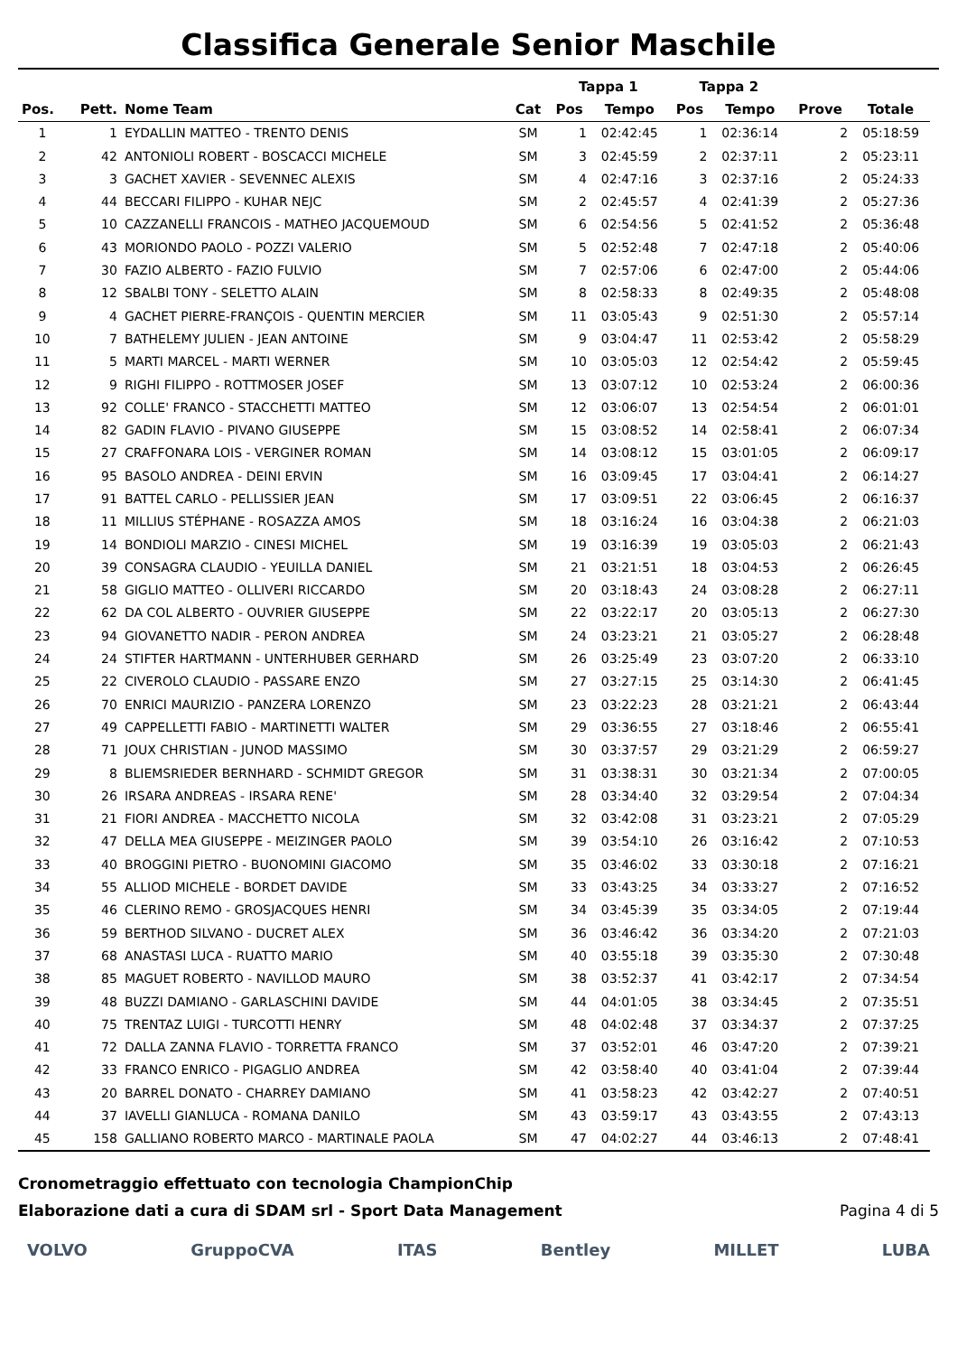Classifica Generale Senior Maschile
| | | | | Tappa 1 | | Tappa 2 | | | |
| --- | --- | --- | --- | --- | --- | --- | --- | --- | --- |
| Pos. | Pett. | Nome Team | Cat | Pos | Tempo | Pos | Tempo | Prove | Totale |
| 1 | 1 | EYDALLIN MATTEO - TRENTO DENIS | SM | 1 | 02:42:45 | 1 | 02:36:14 | 2 | 05:18:59 |
| 2 | 42 | ANTONIOLI ROBERT - BOSCACCI MICHELE | SM | 3 | 02:45:59 | 2 | 02:37:11 | 2 | 05:23:11 |
| 3 | 3 | GACHET XAVIER - SEVENNEC ALEXIS | SM | 4 | 02:47:16 | 3 | 02:37:16 | 2 | 05:24:33 |
| 4 | 44 | BECCARI FILIPPO - KUHAR NEJC | SM | 2 | 02:45:57 | 4 | 02:41:39 | 2 | 05:27:36 |
| 5 | 10 | CAZZANELLI FRANCOIS - MATHEO JACQUEMOUD | SM | 6 | 02:54:56 | 5 | 02:41:52 | 2 | 05:36:48 |
| 6 | 43 | MORIONDO PAOLO - POZZI VALERIO | SM | 5 | 02:52:48 | 7 | 02:47:18 | 2 | 05:40:06 |
| 7 | 30 | FAZIO ALBERTO - FAZIO FULVIO | SM | 7 | 02:57:06 | 6 | 02:47:00 | 2 | 05:44:06 |
| 8 | 12 | SBALBI TONY - SELETTO ALAIN | SM | 8 | 02:58:33 | 8 | 02:49:35 | 2 | 05:48:08 |
| 9 | 4 | GACHET PIERRE-FRANÇOIS - QUENTIN MERCIER | SM | 11 | 03:05:43 | 9 | 02:51:30 | 2 | 05:57:14 |
| 10 | 7 | BATHELEMY JULIEN - JEAN ANTOINE | SM | 9 | 03:04:47 | 11 | 02:53:42 | 2 | 05:58:29 |
| 11 | 5 | MARTI MARCEL - MARTI WERNER | SM | 10 | 03:05:03 | 12 | 02:54:42 | 2 | 05:59:45 |
| 12 | 9 | RIGHI FILIPPO - ROTTMOSER JOSEF | SM | 13 | 03:07:12 | 10 | 02:53:24 | 2 | 06:00:36 |
| 13 | 92 | COLLE' FRANCO - STACCHETTI MATTEO | SM | 12 | 03:06:07 | 13 | 02:54:54 | 2 | 06:01:01 |
| 14 | 82 | GADIN FLAVIO - PIVANO GIUSEPPE | SM | 15 | 03:08:52 | 14 | 02:58:41 | 2 | 06:07:34 |
| 15 | 27 | CRAFFONARA LOIS - VERGINER ROMAN | SM | 14 | 03:08:12 | 15 | 03:01:05 | 2 | 06:09:17 |
| 16 | 95 | BASOLO ANDREA - DEINI ERVIN | SM | 16 | 03:09:45 | 17 | 03:04:41 | 2 | 06:14:27 |
| 17 | 91 | BATTEL CARLO - PELLISSIER JEAN | SM | 17 | 03:09:51 | 22 | 03:06:45 | 2 | 06:16:37 |
| 18 | 11 | MILLIUS STÉPHANE - ROSAZZA AMOS | SM | 18 | 03:16:24 | 16 | 03:04:38 | 2 | 06:21:03 |
| 19 | 14 | BONDIOLI MARZIO - CINESI MICHEL | SM | 19 | 03:16:39 | 19 | 03:05:03 | 2 | 06:21:43 |
| 20 | 39 | CONSAGRA CLAUDIO - YEUILLA DANIEL | SM | 21 | 03:21:51 | 18 | 03:04:53 | 2 | 06:26:45 |
| 21 | 58 | GIGLIO MATTEO - OLLIVERI RICCARDO | SM | 20 | 03:18:43 | 24 | 03:08:28 | 2 | 06:27:11 |
| 22 | 62 | DA COL ALBERTO - OUVRIER GIUSEPPE | SM | 22 | 03:22:17 | 20 | 03:05:13 | 2 | 06:27:30 |
| 23 | 94 | GIOVANETTO NADIR - PERON ANDREA | SM | 24 | 03:23:21 | 21 | 03:05:27 | 2 | 06:28:48 |
| 24 | 24 | STIFTER HARTMANN - UNTERHUBER GERHARD | SM | 26 | 03:25:49 | 23 | 03:07:20 | 2 | 06:33:10 |
| 25 | 22 | CIVEROLO CLAUDIO - PASSARE ENZO | SM | 27 | 03:27:15 | 25 | 03:14:30 | 2 | 06:41:45 |
| 26 | 70 | ENRICI MAURIZIO - PANZERA LORENZO | SM | 23 | 03:22:23 | 28 | 03:21:21 | 2 | 06:43:44 |
| 27 | 49 | CAPPELLETTI FABIO - MARTINETTI WALTER | SM | 29 | 03:36:55 | 27 | 03:18:46 | 2 | 06:55:41 |
| 28 | 71 | JOUX CHRISTIAN - JUNOD MASSIMO | SM | 30 | 03:37:57 | 29 | 03:21:29 | 2 | 06:59:27 |
| 29 | 8 | BLIEMSRIEDER BERNHARD - SCHMIDT GREGOR | SM | 31 | 03:38:31 | 30 | 03:21:34 | 2 | 07:00:05 |
| 30 | 26 | IRSARA ANDREAS - IRSARA RENE' | SM | 28 | 03:34:40 | 32 | 03:29:54 | 2 | 07:04:34 |
| 31 | 21 | FIORI ANDREA - MACCHETTO NICOLA | SM | 32 | 03:42:08 | 31 | 03:23:21 | 2 | 07:05:29 |
| 32 | 47 | DELLA MEA GIUSEPPE - MEIZINGER PAOLO | SM | 39 | 03:54:10 | 26 | 03:16:42 | 2 | 07:10:53 |
| 33 | 40 | BROGGINI PIETRO - BUONOMINI GIACOMO | SM | 35 | 03:46:02 | 33 | 03:30:18 | 2 | 07:16:21 |
| 34 | 55 | ALLIOD MICHELE - BORDET DAVIDE | SM | 33 | 03:43:25 | 34 | 03:33:27 | 2 | 07:16:52 |
| 35 | 46 | CLERINO REMO - GROSJACQUES HENRI | SM | 34 | 03:45:39 | 35 | 03:34:05 | 2 | 07:19:44 |
| 36 | 59 | BERTHOD SILVANO - DUCRET ALEX | SM | 36 | 03:46:42 | 36 | 03:34:20 | 2 | 07:21:03 |
| 37 | 68 | ANASTASI LUCA - RUATTO MARIO | SM | 40 | 03:55:18 | 39 | 03:35:30 | 2 | 07:30:48 |
| 38 | 85 | MAGUET ROBERTO - NAVILLOD MAURO | SM | 38 | 03:52:37 | 41 | 03:42:17 | 2 | 07:34:54 |
| 39 | 48 | BUZZI DAMIANO - GARLASCHINI DAVIDE | SM | 44 | 04:01:05 | 38 | 03:34:45 | 2 | 07:35:51 |
| 40 | 75 | TRENTAZ LUIGI - TURCOTTI HENRY | SM | 48 | 04:02:48 | 37 | 03:34:37 | 2 | 07:37:25 |
| 41 | 72 | DALLA ZANNA FLAVIO - TORRETTA FRANCO | SM | 37 | 03:52:01 | 46 | 03:47:20 | 2 | 07:39:21 |
| 42 | 33 | FRANCO ENRICO - PIGAGLIO ANDREA | SM | 42 | 03:58:40 | 40 | 03:41:04 | 2 | 07:39:44 |
| 43 | 20 | BARREL DONATO - CHARREY DAMIANO | SM | 41 | 03:58:23 | 42 | 03:42:27 | 2 | 07:40:51 |
| 44 | 37 | IAVELLI GIANLUCA - ROMANA DANILO | SM | 43 | 03:59:17 | 43 | 03:43:55 | 2 | 07:43:13 |
| 45 | 158 | GALLIANO ROBERTO MARCO - MARTINALE PAOLA | SM | 47 | 04:02:27 | 44 | 03:46:13 | 2 | 07:48:41 |
Cronometraggio effettuato con tecnologia ChampionChip
Elaborazione dati a cura di SDAM srl - Sport Data Management Pagina 4 di 5
VOLVO GruppoCVA ITAS Bentley MILLET LUBA